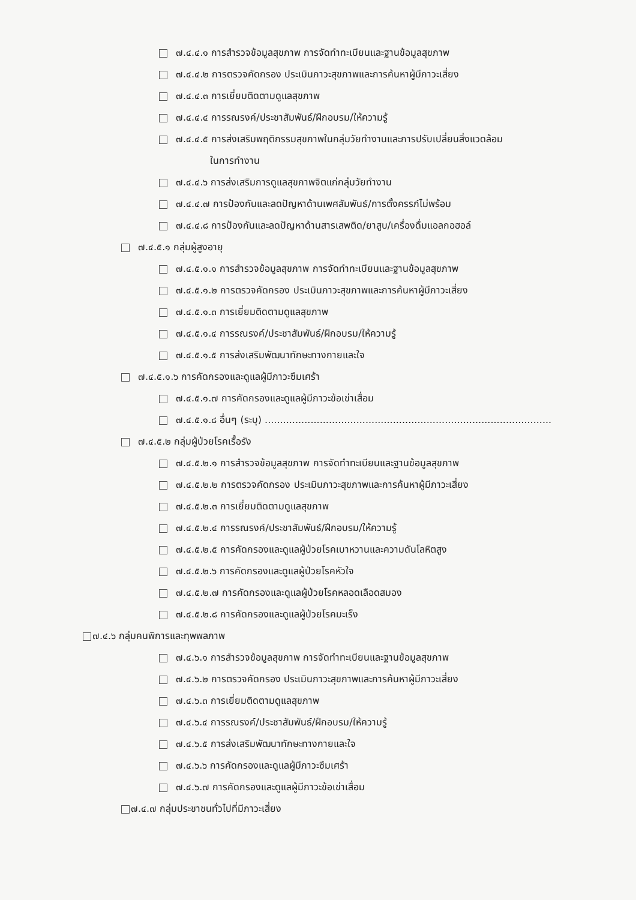๗.๔.๔.๑ การสำรวจข้อมูลสุขภาพ การจัดทำทะเบียนและฐานข้อมูลสุขภาพ
๗.๔.๔.๒ การตรวจคัดกรอง ประเมินภาวะสุขภาพและการค้นหาผู้มีภาวะเสี่ยง
๗.๔.๔.๓ การเยี่ยมติดตามดูแลสุขภาพ
๗.๔.๔.๔ การรณรงค์/ประชาสัมพันธ์/ฝึกอบรม/ให้ความรู้
๗.๔.๔.๕ การส่งเสริมพฤติกรรมสุขภาพในกลุ่มวัยทำงานและการปรับเปลี่ยนสิ่งแวดล้อม
ในการทำงาน
๗.๔.๔.๖ การส่งเสริมการดูแลสุขภาพจิตแก่กลุ่มวัยทำงาน
๗.๔.๔.๗ การป้องกันและลดปัญหาด้านเพศสัมพันธ์/การตั้งครรภ์ไม่พร้อม
๗.๔.๔.๘ การป้องกันและลดปัญหาด้านสารเสพติด/ยาสูบ/เครื่องดื่มแอลกอฮอล์
๗.๔.๕.๑ กลุ่มผู้สูงอายุ
๗.๔.๕.๑.๑ การสำรวจข้อมูลสุขภาพ การจัดทำทะเบียนและฐานข้อมูลสุขภาพ
๗.๔.๕.๑.๒ การตรวจคัดกรอง ประเมินภาวะสุขภาพและการค้นหาผู้มีภาวะเสี่ยง
๗.๔.๕.๑.๓ การเยี่ยมติดตามดูแลสุขภาพ
๗.๔.๕.๑.๔ การรณรงค์/ประชาสัมพันธ์/ฝึกอบรม/ให้ความรู้
๗.๔.๕.๑.๕ การส่งเสริมพัฒนาทักษะทางกายและใจ
๗.๔.๕.๑.๖ การคัดกรองและดูแลผู้มีภาวะซึมเศร้า
๗.๔.๕.๑.๗ การคัดกรองและดูแลผู้มีภาวะข้อเข่าเสื่อม
๗.๔.๕.๑.๘ อื่นๆ (ระบุ) ..............................................................................................
๗.๔.๕.๒ กลุ่มผู้ป่วยโรคเรื้อรัง
๗.๔.๕.๒.๑ การสำรวจข้อมูลสุขภาพ การจัดทำทะเบียนและฐานข้อมูลสุขภาพ
๗.๔.๕.๒.๒ การตรวจคัดกรอง ประเมินภาวะสุขภาพและการค้นหาผู้มีภาวะเสี่ยง
๗.๔.๕.๒.๓ การเยี่ยมติดตามดูแลสุขภาพ
๗.๔.๕.๒.๔ การรณรงค์/ประชาสัมพันธ์/ฝึกอบรม/ให้ความรู้
๗.๔.๕.๒.๕ การคัดกรองและดูแลผู้ป่วยโรคเบาหวานและความดันโลหิตสูง
๗.๔.๕.๒.๖ การคัดกรองและดูแลผู้ป่วยโรคหัวใจ
๗.๔.๕.๒.๗ การคัดกรองและดูแลผู้ป่วยโรคหลอดเลือดสมอง
๗.๔.๕.๒.๘ การคัดกรองและดูแลผู้ป่วยโรคมะเร็ง
๗.๔.๖ กลุ่มคนพิการและทุพพลภาพ
๗.๔.๖.๑ การสำรวจข้อมูลสุขภาพ การจัดทำทะเบียนและฐานข้อมูลสุขภาพ
๗.๔.๖.๒ การตรวจคัดกรอง ประเมินภาวะสุขภาพและการค้นหาผู้มีภาวะเสี่ยง
๗.๔.๖.๓ การเยี่ยมติดตามดูแลสุขภาพ
๗.๔.๖.๔ การรณรงค์/ประชาสัมพันธ์/ฝึกอบรม/ให้ความรู้
๗.๔.๖.๕ การส่งเสริมพัฒนาทักษะทางกายและใจ
๗.๔.๖.๖ การคัดกรองและดูแลผู้มีภาวะซึมเศร้า
๗.๔.๖.๗ การคัดกรองและดูแลผู้มีภาวะข้อเข่าเสื่อม
๗.๔.๗ กลุ่มประชาชนทั่วไปที่มีภาวะเสี่ยง